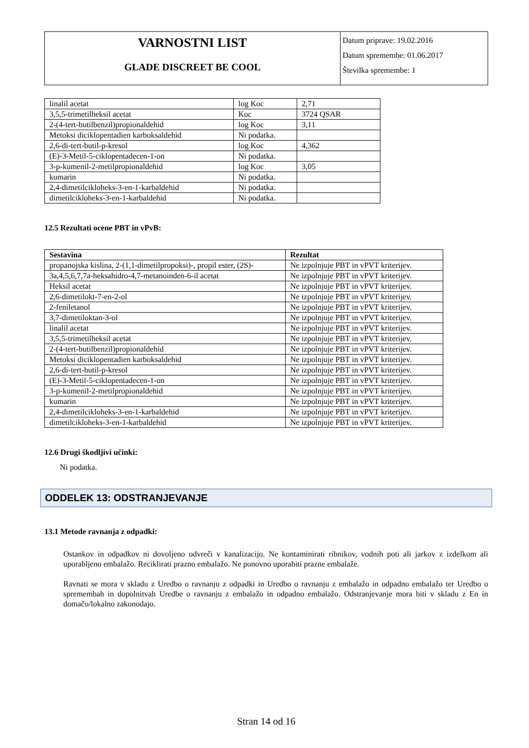| VARNOSTNI LIST GLADE DISCREET BE COOL | Datum priprave: 19.02.2016 Datum spremembe: 01.06.2017 Številka spremembe: 1 |
| linalil acetat | log Koc | 2,71 |
| 3,5,5-trimetilheksil acetat | Koc | 3724 QSAR |
| 2-(4-tert-butilbenzil)propionaldehid | log Koc | 3,11 |
| Metoksi diciklopentadien karboksaldehid | Ni podatka. | |
| 2,6-di-tert-butil-p-kresol | log Koc | 4,362 |
| (E)-3-Metil-5-ciklopentadecen-1-on | Ni podatka. | |
| 3-p-kumenil-2-metilpropionaldehid | log Koc | 3,05 |
| kumarin | Ni podatka. | |
| 2,4-dimetilcikloheks-3-en-1-karbaldehid | Ni podatka. | |
| dimetilcikloheks-3-en-1-karbaldehid | Ni podatka. | |
12.5 Rezultati ocene PBT in vPvB:
| Sestavina | Rezultat |
| --- | --- |
| propanojska kislina, 2-(1,1-dimetilpropoksi)-, propil ester, (2S)- | Ne izpolnjuje PBT in vPVT kriterijev. |
| 3a,4,5,6,7,7a-heksahidro-4,7-metanoinden-6-il acetat | Ne izpolnjuje PBT in vPVT kriterijev. |
| Heksil acetat | Ne izpolnjuje PBT in vPVT kriterijev. |
| 2,6-dimetilokt-7-en-2-ol | Ne izpolnjuje PBT in vPVT kriterijev. |
| 2-feniletanol | Ne izpolnjuje PBT in vPVT kriterijev. |
| 3,7-dimetiloktan-3-ol | Ne izpolnjuje PBT in vPVT kriterijev. |
| linalil acetat | Ne izpolnjuje PBT in vPVT kriterijev. |
| 3,5,5-trimetilheksil acetat | Ne izpolnjuje PBT in vPVT kriterijev. |
| 2-(4-tert-butilbenzil)propionaldehid | Ne izpolnjuje PBT in vPVT kriterijev. |
| Metoksi diciklopentadien karboksaldehid | Ne izpolnjuje PBT in vPVT kriterijev. |
| 2,6-di-tert-butil-p-kresol | Ne izpolnjuje PBT in vPVT kriterijev. |
| (E)-3-Metil-5-ciklopentadecen-1-on | Ne izpolnjuje PBT in vPVT kriterijev. |
| 3-p-kumenil-2-metilpropionaldehid | Ne izpolnjuje PBT in vPVT kriterijev. |
| kumarin | Ne izpolnjuje PBT in vPVT kriterijev. |
| 2,4-dimetilcikloheks-3-en-1-karbaldehid | Ne izpolnjuje PBT in vPVT kriterijev. |
| dimetilcikloheks-3-en-1-karbaldehid | Ne izpolnjuje PBT in vPVT kriterijev. |
12.6 Drugi škodljivi učinki:
Ni podatka.
ODDELEK 13: ODSTRANJEVANJE
13.1 Metode ravnanja z odpadki:
Ostankov in odpadkov ni dovoljeno odvreči v kanalizacijo. Ne kontaminirati ribnikov, vodnih poti ali jarkov z izdelkom ali uporabljeno embalažo. Reciklirati prazno embalažo. Ne ponovno uporabiti prazne embalaže.
Ravnati se mora v skladu z Uredbo o ravnanju z odpadki in Uredbo o ravnanju z embalažo in odpadno embalažo ter Uredbo o spremembah in dopolnitvah Uredbe o ravnanju z embalažo in odpadno embalažo. Odstranjevanje mora biti v skladu z En in domačo/lokalno zakonodajo.
Stran 14 od 16